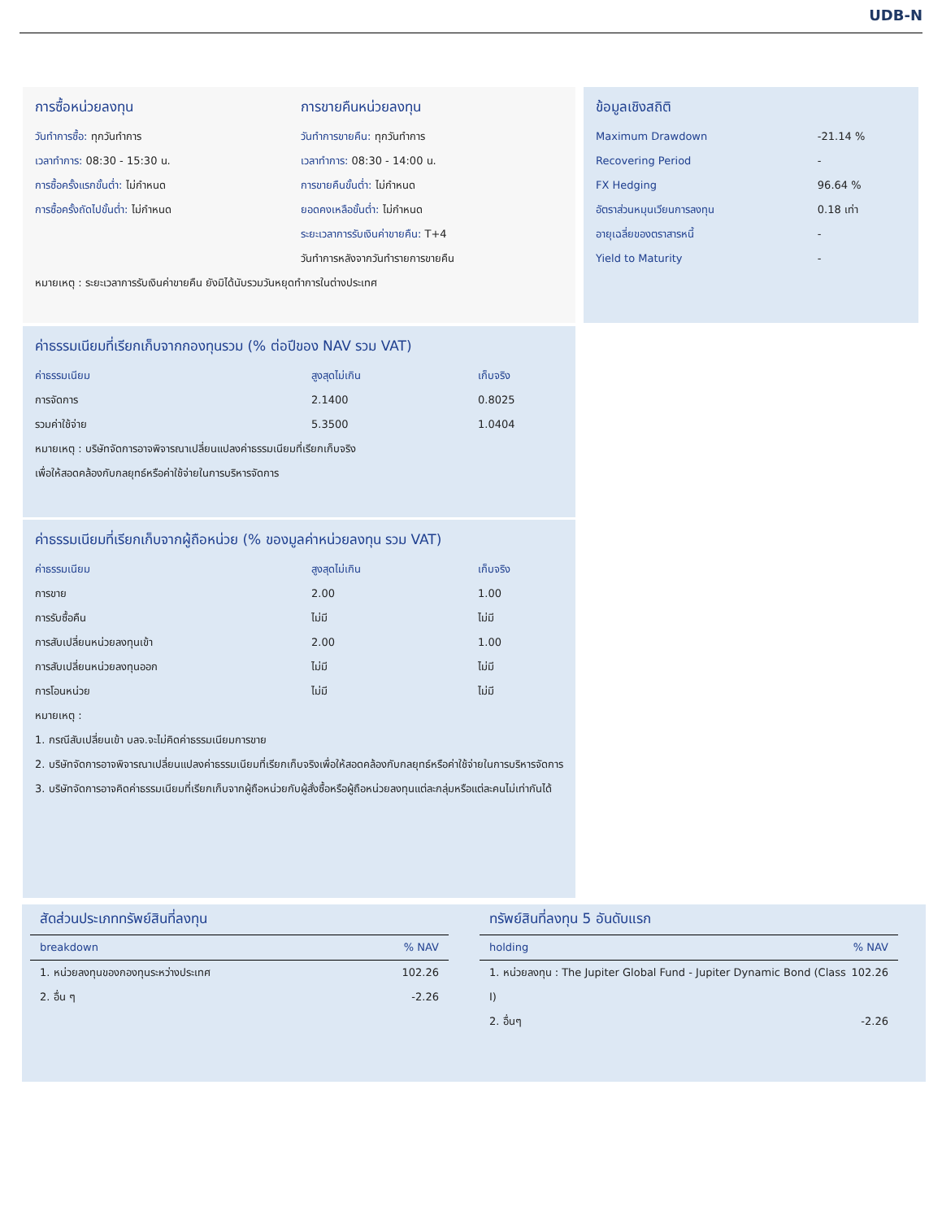UDB-N
การซื้อหน่วยลงทุน
วันทำการซื้อ: ทุกวันทำการ
เวลาทำการ: 08:30 - 15:30 น.
การซื้อครั้งแรกขั้นต่ำ: ไม่กำหนด
การซื้อครั้งถัดไปขั้นต่ำ: ไม่กำหนด
การขายคืนหน่วยลงทุน
วันทำการขายคืน: ทุกวันทำการ
เวลาทำการ: 08:30 - 14:00 น.
การขายคืนขั้นต่ำ: ไม่กำหนด
ยอดคงเหลือขั้นต่ำ: ไม่กำหนด
ระยะเวลาการรับเงินค่าขายคืน: T+4
วันทำการหลังจากวันทำรายการขายคืน
หมายเหตุ : ระยะเวลาการรับเงินค่าขายคืน ยังมิได้นับรวมวันหยุดทำการในต่างประเทศ
ข้อมูลเชิงสถิติ
| Maximum Drawdown | -21.14 % |
| Recovering Period | - |
| FX Hedging | 96.64 % |
| อัตราส่วนหมุนเวียนการลงทุน | 0.18 เท่า |
| อายุเฉลี่ยของตราสารหนี้ | - |
| Yield to Maturity | - |
ค่าธรรมเนียมที่เรียกเก็บจากกองทุนรวม (% ต่อปีของ NAV รวม VAT)
| ค่าธรรมเนียม | สูงสุดไม่เกิน | เก็บจริง |
| --- | --- | --- |
| การจัดการ | 2.1400 | 0.8025 |
| รวมค่าใช้จ่าย | 5.3500 | 1.0404 |
หมายเหตุ : บริษัทจัดการอาจพิจารณาเปลี่ยนแปลงค่าธรรมเนียมที่เรียกเก็บจริง
เพื่อให้สอดคล้องกับกลยุทธ์หรือค่าใช้จ่ายในการบริหารจัดการ
ค่าธรรมเนียมที่เรียกเก็บจากผู้ถือหน่วย (% ของมูลค่าหน่วยลงทุน รวม VAT)
| ค่าธรรมเนียม | สูงสุดไม่เกิน | เก็บจริง |
| --- | --- | --- |
| การขาย | 2.00 | 1.00 |
| การรับซื้อคืน | ไม่มี | ไม่มี |
| การสับเปลี่ยนหน่วยลงทุนเข้า | 2.00 | 1.00 |
| การสับเปลี่ยนหน่วยลงทุนออก | ไม่มี | ไม่มี |
| การโอนหน่วย | ไม่มี | ไม่มี |
หมายเหตุ :
1. กรณีสับเปลี่ยนเข้า บลจ.จะไม่คิดค่าธรรมเนียมการขาย
2. บริษัทจัดการอาจพิจารณาเปลี่ยนแปลงค่าธรรมเนียมที่เรียกเก็บจริงเพื่อให้สอดคล้องกับกลยุทธ์หรือค่าใช้จ่ายในการบริหารจัดการ
3. บริษัทจัดการอาจคิดค่าธรรมเนียมที่เรียกเก็บจากผู้ถือหน่วยกับผู้สั่งซื้อหรือผู้ถือหน่วยลงทุนแต่ละกลุ่มหรือแต่ละคนไม่เท่ากันได้
สัดส่วนประเภททรัพย์สินที่ลงทุน
| breakdown | % NAV |
| --- | --- |
| 1. หน่วยลงทุนของกองทุนระหว่างประเทศ | 102.26 |
| 2. อื่น ๆ | -2.26 |
ทรัพย์สินที่ลงทุน 5 อันดับแรก
| holding | % NAV |
| --- | --- |
| 1. หน่วยลงทุน : The Jupiter Global Fund - Jupiter Dynamic Bond (Class I) | 102.26 |
| 2. อื่นๆ | -2.26 |